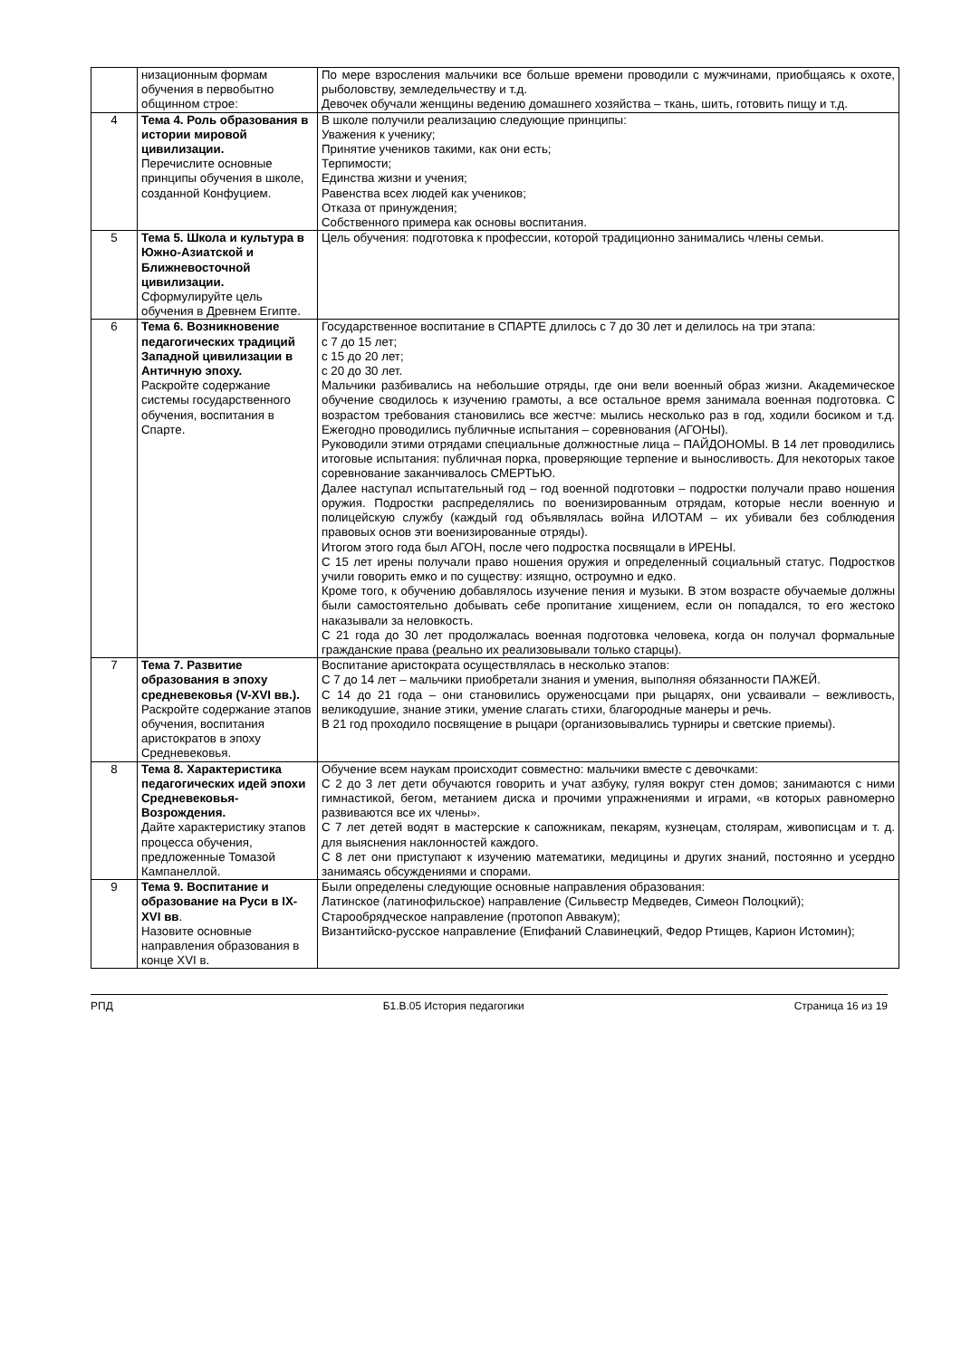| | низационным формам обучения в первобытно общинном строе: | По мере взросления мальчики все больше времени проводили с мужчинами, приобщаясь к охоте, рыболовству, земледельчеству и т.д. Девочек обучали женщины ведению домашнего хозяйства – ткань, шить, готовить пищу и т.д. |
| 4 | Тема 4. Роль образования в истории мировой цивилизации. Перечислите основные принципы обучения в школе, созданной Конфуцием. | В школе получили реализацию следующие принципы: Уважения к ученику; Принятие учеников такими, как они есть; Терпимости; Единства жизни и учения; Равенства всех людей как учеников; Отказа от принуждения; Собственного примера как основы воспитания. |
| 5 | Тема 5. Школа и культура в Южно-Азиатской и Ближневосточной цивилизации. Сформулируйте цель обучения в Древнем Египте. | Цель обучения: подготовка к профессии, которой традиционно занимались члены семьи. |
| 6 | Тема 6. Возникновение педагогических традиций Западной цивилизации в Античную эпоху. Раскройте содержание системы государственного обучения, воспитания в Спарте. | Государственное воспитание в СПАРТЕ длилось с 7 до 30 лет и делилось на три этапа: с 7 до 15 лет; с 15 до 20 лет; с 20 до 30 лет. Мальчики разбивались на небольшие отряды, где они вели военный образ жизни. Академическое обучение сводилось к изучению грамоты, а все остальное время занимала военная подготовка. С возрастом требования становились все жестче: мылись несколько раз в год, ходили босиком и т.д. Ежегодно проводились публичные испытания – соревнования (АГОНЫ). Руководили этими отрядами специальные должностные лица – ПАЙДОНОМЫ. В 14 лет проводились итоговые испытания: публичная порка, проверяющие терпение и выносливость. Для некоторых такое соревнование заканчивалось СМЕРТЬЮ. Далее наступал испытательный год – год военной подготовки – подростки получали право ношения оружия. Подростки распределялись по военизированным отрядам, которые несли военную и полицейскую службу (каждый год объявлялась война ИЛОТАМ – их убивали без соблюдения правовых основ эти военизированные отряды). Итогом этого года был АГОН, после чего подростка посвящали в ИРЕНЫ. С 15 лет ирены получали право ношения оружия и определенный социальный статус. Подростков учили говорить емко и по существу: изящно, остроумно и едко. Кроме того, к обучению добавлялось изучение пения и музыки. В этом возрасте обучаемые должны были самостоятельно добывать себе пропитание хищением, если он попадался, то его жестоко наказывали за неловкость. С 21 года до 30 лет продолжалась военная подготовка человека, когда он получал формальные гражданские права (реально их реализовывали только старцы). |
| 7 | Тема 7. Развитие образования в эпоху средневековья (V-XVI вв.). Раскройте содержание этапов обучения, воспитания аристократов в эпоху Средневековья. | Воспитание аристократа осуществлялась в несколько этапов: С 7 до 14 лет – мальчики приобретали знания и умения, выполняя обязанности ПАЖЕЙ. С 14 до 21 года – они становились оруженосцами при рыцарях, они усваивали – вежливость, великодушие, знание этики, умение слагать стихи, благородные манеры и речь. В 21 год проходило посвящение в рыцари (организовывались турниры и светские приемы). |
| 8 | Тема 8. Характеристика педагогических идей эпохи Средневековья-Возрождения. Дайте характеристику этапов процесса обучения, предложенные Томазой Кампанеллой. | Обучение всем наукам происходит совместно: мальчики вместе с девочками: С 2 до 3 лет дети обучаются говорить и учат азбуку, гуляя вокруг стен домов; занимаются с ними гимнастикой, бегом, метанием диска и прочими упражнениями и играми, «в которых равномерно развиваются все их члены». С 7 лет детей водят в мастерские к сапожникам, пекарям, кузнецам, столярам, живописцам и т. д. для выяснения наклонностей каждого. С 8 лет они приступают к изучению математики, медицины и других знаний, постоянно и усердно занимаясь обсуждениями и спорами. |
| 9 | Тема 9. Воспитание и образование на Руси в IX-XVI вв . Назовите основные направления образования в конце XVI в. | Были определены следующие основные направления образования: Латинское (латинофильское) направление (Сильвестр Медведев, Симеон Полоцкий); Старообрядческое направление (протопоп Аввакум); Византийско-русское направление (Епифаний Славинецкий, Федор Ртищев, Карион Истомин); |
РПД Б1.В.05 История педагогики Страница 16 из 19